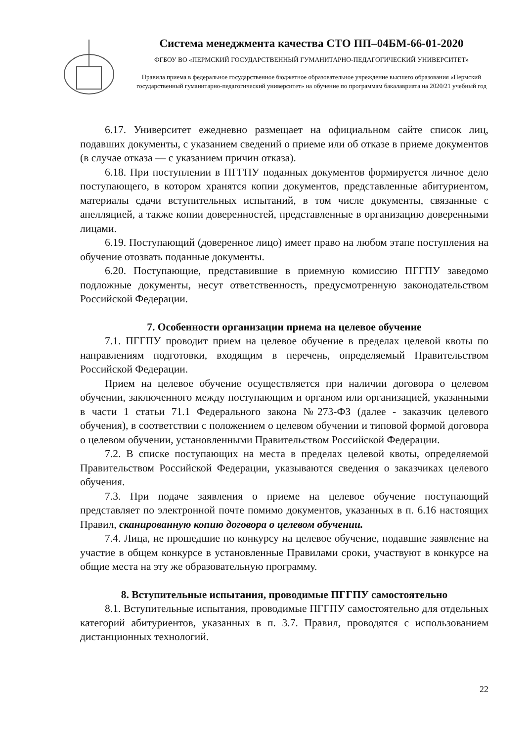Система менеджмента качества СТО ПП–04БМ-66-01-2020
ФГБОУ ВО «ПЕРМСКИЙ ГОСУДАРСТВЕННЫЙ ГУМАНИТАРНО-ПЕДАГОГИЧЕСКИЙ УНИВЕРСИТЕТ»
Правила приема в федеральное государственное бюджетное образовательное учреждение высшего образования «Пермский государственный гуманитарно-педагогический университет» на обучение по программам бакалавриата на 2020/21 учебный год
6.17. Университет ежедневно размещает на официальном сайте список лиц, подавших документы, с указанием сведений о приеме или об отказе в приеме документов (в случае отказа — с указанием причин отказа).
6.18. При поступлении в ПГГПУ поданных документов формируется личное дело поступающего, в котором хранятся копии документов, представленные абитуриентом, материалы сдачи вступительных испытаний, в том числе документы, связанные с апелляцией, а также копии доверенностей, представленные в организацию доверенными лицами.
6.19. Поступающий (доверенное лицо) имеет право на любом этапе поступления на обучение отозвать поданные документы.
6.20. Поступающие, представившие в приемную комиссию ПГГПУ заведомо подложные документы, несут ответственность, предусмотренную законодательством Российской Федерации.
7. Особенности организации приема на целевое обучение
7.1. ПГГПУ проводит прием на целевое обучение в пределах целевой квоты по направлениям подготовки, входящим в перечень, определяемый Правительством Российской Федерации.
Прием на целевое обучение осуществляется при наличии договора о целевом обучении, заключенного между поступающим и органом или организацией, указанными в части 1 статьи 71.1 Федерального закона №273-ФЗ (далее - заказчик целевого обучения), в соответствии с положением о целевом обучении и типовой формой договора о целевом обучении, установленными Правительством Российской Федерации.
7.2. В списке поступающих на места в пределах целевой квоты, определяемой Правительством Российской Федерации, указываются сведения о заказчиках целевого обучения.
7.3. При подаче заявления о приеме на целевое обучение поступающий представляет по электронной почте помимо документов, указанных в п. 6.16 настоящих Правил, сканированную копию договора о целевом обучении.
7.4. Лица, не прошедшие по конкурсу на целевое обучение, подавшие заявление на участие в общем конкурсе в установленные Правилами сроки, участвуют в конкурсе на общие места на эту же образовательную программу.
8. Вступительные испытания, проводимые ПГГПУ самостоятельно
8.1. Вступительные испытания, проводимые ПГГПУ самостоятельно для отдельных категорий абитуриентов, указанных в п. 3.7. Правил, проводятся с использованием дистанционных технологий.
22